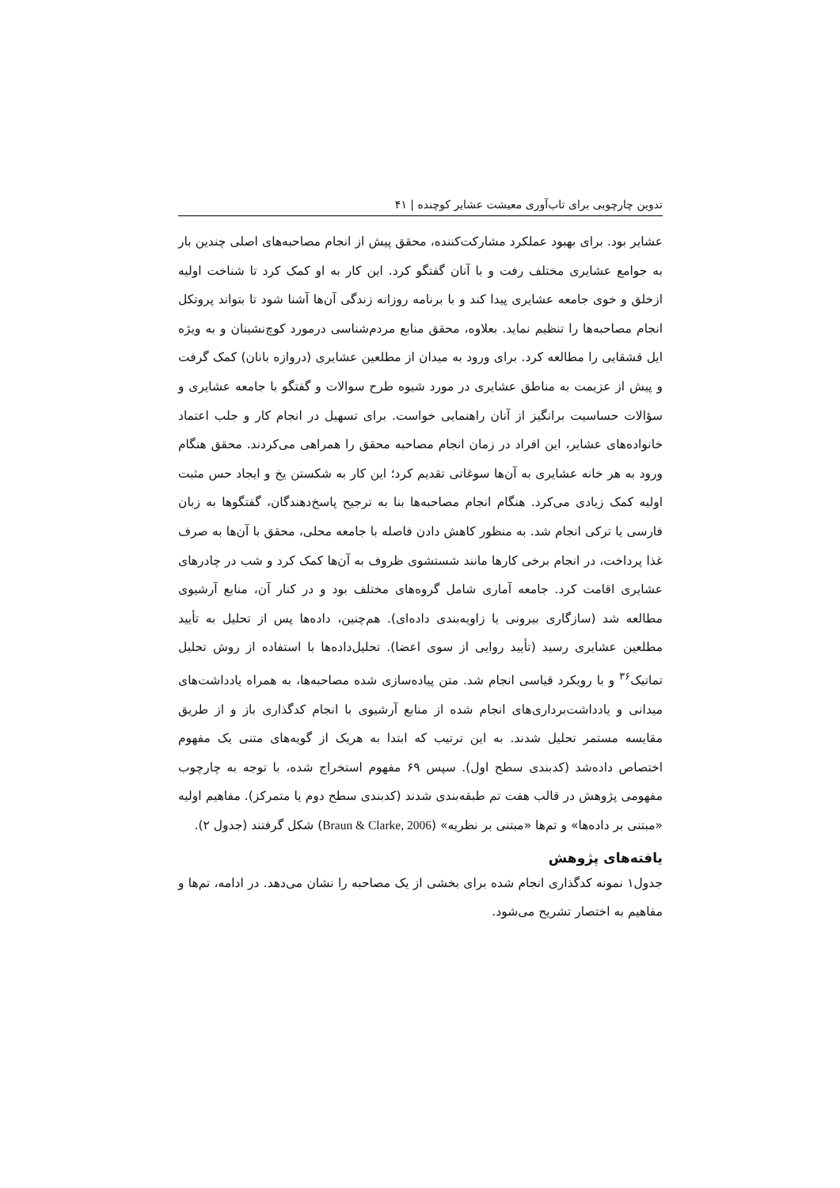تدوین چارچوبی برای تاب‌آوری معیشت عشایر کوچنده | ۴۱
عشایر بود. برای بهبود عملکرد مشارکت‌کننده، محقق پیش از انجام مصاحبه‌های اصلی چندین بار به جوامع عشایری مختلف رفت و با آنان گفتگو کرد. این کار به او کمک کرد تا شناخت اولیه ازخلق و خوی جامعه عشایری پیدا کند و با برنامه روزانه زندگی آن‌ها آشنا شود تا بتواند پروتکل انجام مصاحبه‌ها را تنظیم نماید. بعلاوه، محقق منابع مردم‌شناسی درمورد کوچ‌نشینان و به ویژه ایل قشقایی را مطالعه کرد. برای ورود به میدان از مطلعین عشایری (دروازه بانان) کمک گرفت و پیش از عزیمت به مناطق عشایری در مورد شیوه طرح سوالات و گفتگو با جامعه عشایری و سؤالات حساسیت برانگیز از آنان راهنمایی خواست. برای تسهیل در انجام کار و جلب اعتماد خانواده‌های عشایر، این افراد در زمان انجام مصاحبه محقق را همراهی می‌کردند. محقق هنگام ورود به هر خانه عشایری به آن‌ها سوغاتی تقدیم کرد؛ این کار به شکستن یخ و ایجاد حس مثبت اولیه کمک زیادی می‌کرد. هنگام انجام مصاحبه‌ها بنا به ترجیح پاسخ‌دهندگان، گفتگوها به زبان فارسی یا ترکی انجام شد. به منظور کاهش دادن فاصله با جامعه محلی، محقق با آن‌ها به صرف غذا پرداخت، در انجام برخی کارها مانند شستشوی ظروف به آن‌ها کمک کرد و شب در چادرهای عشایری اقامت کرد. جامعه آماری شامل گروه‌های مختلف بود و در کنار آن، منابع آرشیوی مطالعه شد (سازگاری بیرونی یا زاویه‌بندی داده‌ای). هم‌چنین، داده‌ها پس از تحلیل به تأیید مطلعین عشایری رسید (تأیید روایی از سوی اعضا). تحلیل‌داده‌ها با استفاده از روش تحلیل تماتیک<sup>۳۶</sup> و با رویکرد قیاسی انجام شد. متن پیاده‌سازی شده مصاحبه‌ها، به همراه یادداشت‌های میدانی و یادداشت‌برداری‌های انجام شده از منابع آرشیوی با انجام کدگذاری باز و از طریق مقایسه مستمر تحلیل شدند. به این ترتیب که ابتدا به هریک از گویه‌های متنی یک مفهوم اختصاص داده‌شد (کدبندی سطح اول). سپس ۶۹ مفهوم استخراج شده، با توجه به چارچوب مفهومی پژوهش در قالب هفت تم طبقه‌بندی شدند (کدبندی سطح دوم یا متمرکز). مفاهیم اولیه «مبتنی بر داده‌ها» و تم‌ها «مبتنی بر نظریه» (Braun & Clarke, 2006) شکل گرفتند (جدول ۲).
یافته‌های پژوهش
جدول۱ نمونه کدگذاری انجام شده برای بخشی از یک مصاحبه را نشان می‌دهد. در ادامه، تم‌ها و مفاهیم به اختصار تشریح می‌شود.